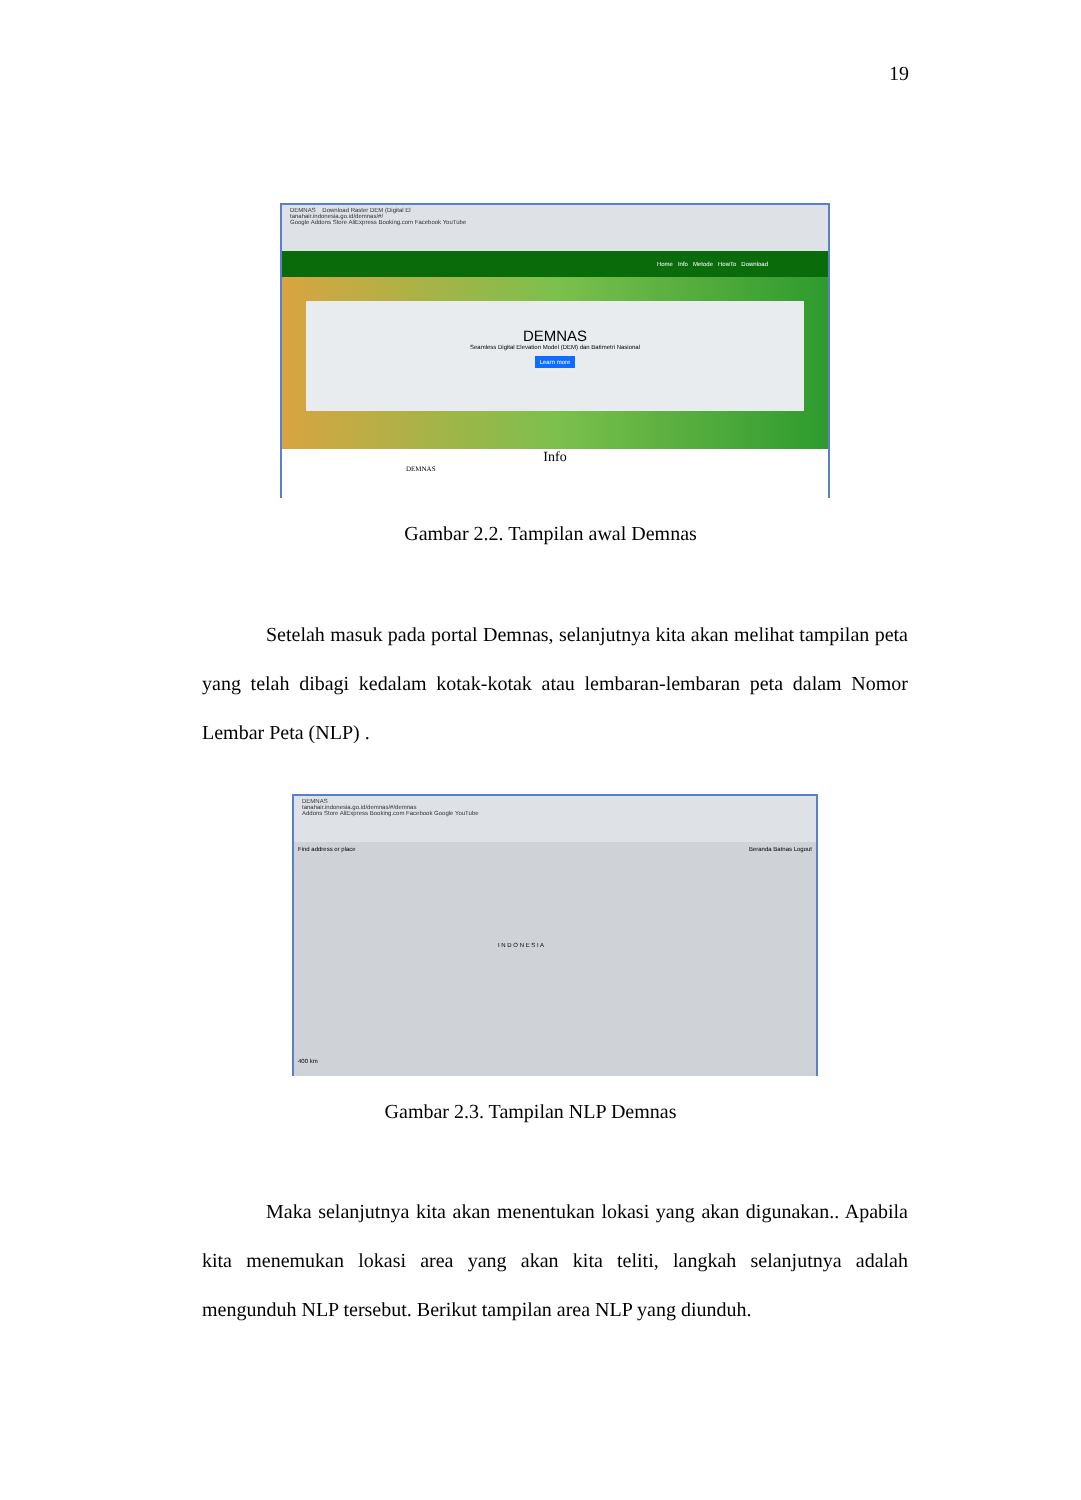19
DEMNAS Download Raster DEM (Digital El
tanahair.indonesia.go.id/demnas/#/
Google Addons Store AliExpress Booking.com Facebook YouTube
Home Info Metode HowTo Download
DEMNAS
Seamless Digital Elevation Model (DEM) dan Batimetri Nasional
Learn more
Info
DEMNAS
Gambar 2.2. Tampilan awal Demnas
Setelah masuk pada portal Demnas, selanjutnya kita akan melihat tampilan peta yang telah dibagi kedalam kotak-kotak atau lembaran-lembaran peta dalam Nomor Lembar Peta (NLP) .
DEMNAS
tanahair.indonesia.go.id/demnas/#/demnas
Addons Store AliExpress Booking.com Facebook Google YouTube
Find address or place Beranda Batnas Logout
I N D O N E S I A
400 km
Gambar 2.3. Tampilan NLP Demnas
Maka selanjutnya kita akan menentukan lokasi yang akan digunakan.. Apabila kita menemukan lokasi area yang akan kita teliti, langkah selanjutnya adalah mengunduh NLP tersebut. Berikut tampilan area NLP yang diunduh.